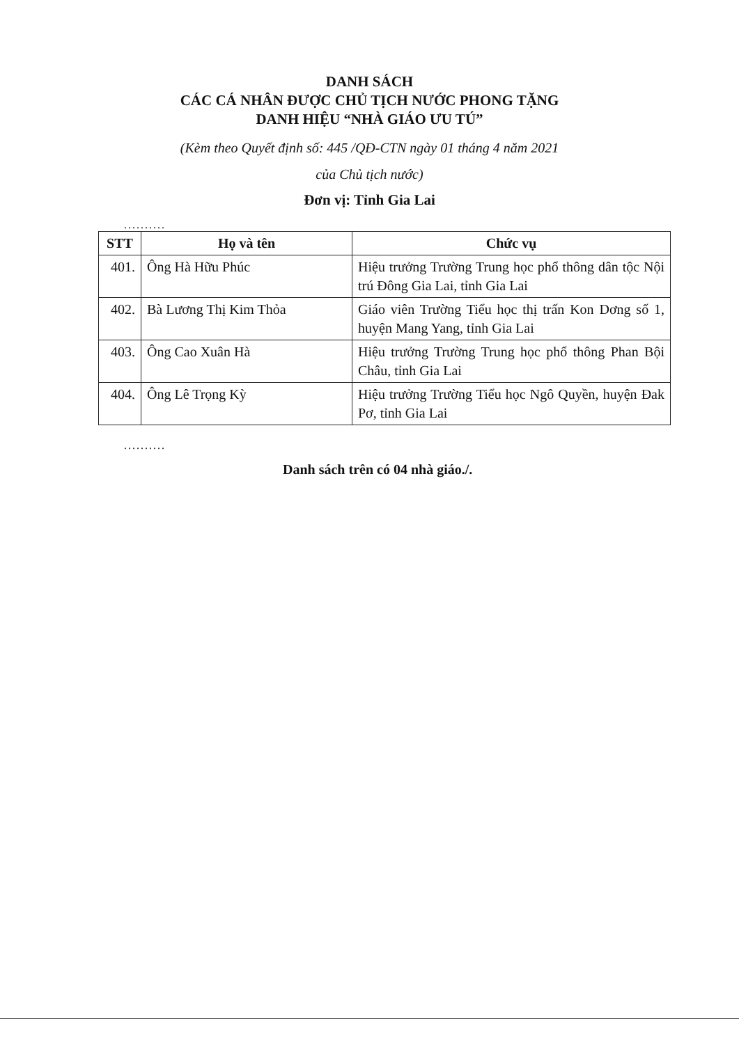DANH SÁCH
CÁC CÁ NHÂN ĐƯỢC CHỦ TỊCH NƯỚC PHONG TẶNG
DANH HIỆU “NHÀ GIÁO ƯU TÚ”
(Kèm theo Quyết định số: 445 /QĐ-CTN ngày 01 tháng 4 năm 2021
của Chủ tịch nước)
Đơn vị: Tỉnh Gia Lai
..........
| STT | Họ và tên | Chức vụ |
| --- | --- | --- |
| 401. | Ông Hà Hữu Phúc | Hiệu trưởng Trường Trung học phổ thông dân tộc Nội trú Đông Gia Lai, tỉnh Gia Lai |
| 402. | Bà Lương Thị Kim Thỏa | Giáo viên Trường Tiểu học thị trấn Kon Dơng số 1, huyện Mang Yang, tỉnh Gia Lai |
| 403. | Ông Cao Xuân Hà | Hiệu trưởng Trường Trung học phổ thông Phan Bội Châu, tỉnh Gia Lai |
| 404. | Ông Lê Trọng Kỳ | Hiệu trưởng Trường Tiểu học Ngô Quyền, huyện Đak Pơ, tỉnh Gia Lai |
..........
Danh sách trên có 04 nhà giáo./.